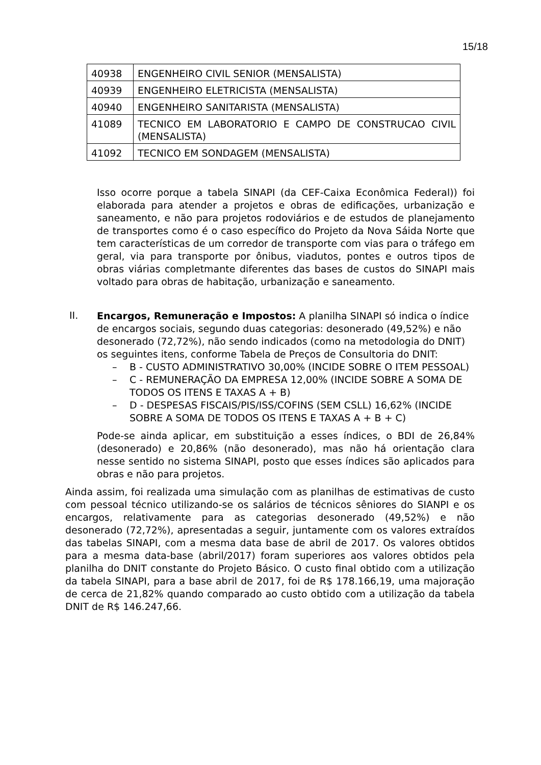15/18
| 40938 | ENGENHEIRO CIVIL SENIOR (MENSALISTA) |
| 40939 | ENGENHEIRO ELETRICISTA (MENSALISTA) |
| 40940 | ENGENHEIRO SANITARISTA (MENSALISTA) |
| 41089 | TECNICO EM LABORATORIO E CAMPO DE CONSTRUCAO CIVIL (MENSALISTA) |
| 41092 | TECNICO EM SONDAGEM (MENSALISTA) |
Isso ocorre porque a tabela SINAPI (da CEF-Caixa Econômica Federal)) foi elaborada para atender a projetos e obras de edificações, urbanização e saneamento, e não para projetos rodoviários e de estudos de planejamento de transportes como é o caso específico do Projeto da Nova Sáida Norte que tem características de um corredor de transporte com vias para o tráfego em geral, via para transporte por ônibus, viadutos, pontes e outros tipos de obras viárias completmante diferentes das bases de custos do SINAPI mais voltado para obras de habitação, urbanização e saneamento.
II.
Encargos, Remuneração e Impostos: A planilha SINAPI só indica o índice de encargos sociais, segundo duas categorias: desonerado (49,52%) e não desonerado (72,72%), não sendo indicados (como na metodologia do DNIT) os seguintes itens, conforme Tabela de Preços de Consultoria do DNIT:
– B - CUSTO ADMINISTRATIVO 30,00% (INCIDE SOBRE O ITEM PESSOAL)
– C - REMUNERAÇÃO DA EMPRESA 12,00% (INCIDE SOBRE A SOMA DE TODOS OS ITENS E TAXAS A + B)
– D - DESPESAS FISCAIS/PIS/ISS/COFINS (SEM CSLL) 16,62% (INCIDE SOBRE A SOMA DE TODOS OS ITENS E TAXAS A + B + C)
Pode-se ainda aplicar, em substituição a esses índices, o BDI de 26,84% (desonerado) e 20,86% (não desonerado), mas não há orientação clara nesse sentido no sistema SINAPI, posto que esses índices são aplicados para obras e não para projetos.
Ainda assim, foi realizada uma simulação com as planilhas de estimativas de custo com pessoal técnico utilizando-se os salários de técnicos sêniores do SIANPI e os encargos, relativamente para as categorias desonerado (49,52%) e não desonerado (72,72%), apresentadas a seguir, juntamente com os valores extraídos das tabelas SINAPI, com a mesma data base de abril de 2017. Os valores obtidos para a mesma data-base (abril/2017) foram superiores aos valores obtidos pela planilha do DNIT constante do Projeto Básico. O custo final obtido com a utilização da tabela SINAPI, para a base abril de 2017, foi de R$ 178.166,19, uma majoração de cerca de 21,82% quando comparado ao custo obtido com a utilização da tabela DNIT de R$ 146.247,66.